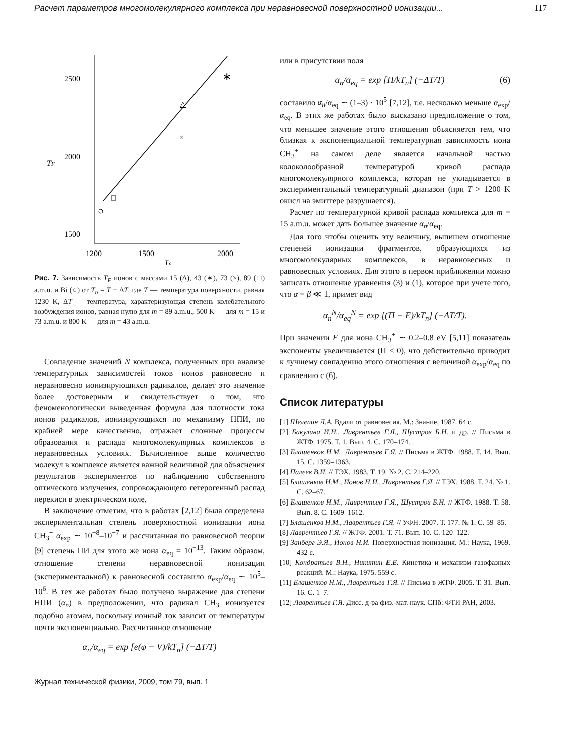Расчет параметров многомолекулярного комплекса при неравновесной поверхностной ионизации... 117
2500
2000
1500
TF
1200
1500
2000
Tn
×
△
∗
Рис. 7. Зависимость T<sub>F</sub> ионов с массами 15 (Δ), 43 (∗), 73 (×), 89 (□) a.m.u. и Bi (○) от T<sub>n</sub> = T + ΔT, где T — температура поверхности, равная 1230 K, ΔT — температура, характеризующая степень колебательного возбуждения ионов, равная нулю для m = 89 a.m.u., 500 K — для m = 15 и 73 a.m.u. и 800 K — для m = 43 a.m.u.
Совпадение значений N комплекса, полученных при анализе температурных зависимостей токов ионов равновесно и неравновесно ионизирующихся радикалов, делает это значение более достоверным и свидетельствует о том, что феноменологически выведенная формула для плотности тока ионов радикалов, ионизирующихся по механизму НПИ, по крайней мере качественно, отражает сложные процессы образования и распада многомолекулярных комплексов в неравновесных условиях. Вычисленное выше количество молекул в комплексе является важной величиной для объяснения результатов экспериментов по наблюдению собственного оптического излучения, сопровождающего гетерогенный распад перекиси в электрическом поле.
В заключение отметим, что в работах [2,12] была определена экспериментальная степень поверхностной ионизации иона CH<sub>3</sub><sup>+</sup> α<sub>exp</sub> ∼ 10<sup>−8</sup>–10<sup>−7</sup> и рассчитанная по равновесной теории [9] степень ПИ для этого же иона α<sub>eq</sub> = 10<sup>−13</sup>. Таким образом, отношение степени неравновесной ионизации (экспериментальной) к равновесной составило α<sub>exp</sub>/α<sub>eq</sub> ∼ 10<sup>5</sup>–10<sup>6</sup>. В тех же работах было получено выражение для степени НПИ (α<sub>n</sub>) в предположении, что радикал CH<sub>3</sub> ионизуется подобно атомам, поскольку ионный ток зависит от температуры почти экспоненциально. Рассчитанное отношение
α<sub>n</sub>/α<sub>eq</sub> = exp [e(φ − V)/kT<sub>n</sub>] (−ΔT/T)
или в присутствии поля
α<sub>n</sub>/α<sub>eq</sub> = exp [Π/kT<sub>n</sub>] (−ΔT/T) (6)
составило α<sub>n</sub>/α<sub>eq</sub> ∼ (1–3) · 10<sup>5</sup> [7,12], т.е. несколько меньше α<sub>exp</sub>/α<sub>eq</sub>. В этих же работах было высказано предположение о том, что меньшее значение этого отношения объясняется тем, что близкая к экспоненциальной температурная зависимость иона CH<sub>3</sub><sup>+</sup> на самом деле является начальной частью колоколообразной температурой кривой распада многомолекулярного комплекса, которая не укладывается в экспериментальный температурный диапазон (при T > 1200 K окисл на эмиттере разрушается).
Расчет по температурной кривой распада комплекса для m = 15 a.m.u. может дать большее значение α<sub>n</sub>/α<sub>eq</sub>.
Для того чтобы оценить эту величину, выпишем отношение степеней ионизации фрагментов, образующихся из многомолекулярных комплексов, в неравновесных и равновесных условиях. Для этого в первом приближении можно записать отношение уравнения (3) и (1), которое при учете того, что α = β ≪ 1, примет вид
α<sub>n</sub><sup>N</sup>/α<sub>eq</sub><sup>N</sup> = exp [(Π − E)/kT<sub>n</sub>] (−ΔT/T).
При значении E для иона CH<sub>3</sub><sup>+</sup> ∼ 0.2–0.8 eV [5,11] показатель экспоненты увеличивается (Π < 0), что действительно приводит к лучшему совпадению этого отношения с величиной α<sub>exp</sub>/α<sub>eq</sub> по сравнению с (6).
Список литературы
[1] Шелепин Л.А. Вдали от равновесия. М.: Знание, 1987. 64 с.
[2] Бакулина И.Н., Лаврентьев Г.Я., Шустров Б.Н. и др. // Письма в ЖТФ. 1975. Т. 1. Вып. 4. С. 170–174.
[3] Блашенков Н.М., Лаврентьев Г.Я. // Письма в ЖТФ. 1988. Т. 14. Вып. 15. С. 1359–1363.
[4] Палеев В.И. // ТЭХ. 1983. Т. 19. № 2. С. 214–220.
[5] Блашенков Н.М., Ионов Н.И., Лаврентьев Г.Я. // ТЭХ. 1988. Т. 24. № 1. С. 62–67.
[6] Блашенков Н.М., Лаврентьев Г.Я., Шустров Б.Н. // ЖТФ. 1988. Т. 58. Вып. 8. С. 1609–1612.
[7] Блашенков Н.М., Лаврентьев Г.Я. // УФН. 2007. Т. 177. № 1. С. 59–85.
[8] Лаврентьев Г.Я. // ЖТФ. 2001. Т. 71. Вып. 10. С. 120–122.
[9] Занберг Э.Я., Ионов Н.И. Поверхностная ионизация. М.: Наука, 1969. 432 с.
[10] Кондратьев В.Н., Никитин Е.Е. Кинетика и механизм газофазных реакций. М.: Наука, 1975. 559 с.
[11] Блашенков Н.М., Лаврентьев Г.Я. // Письма в ЖТФ. 2005. Т. 31. Вып. 16. С. 1–7.
[12] Лаврентьев Г.Я. Дисс. д-ра физ.-мат. наук. СПб: ФТИ РАН, 2003.
Журнал технической физики, 2009, том 79, вып. 1